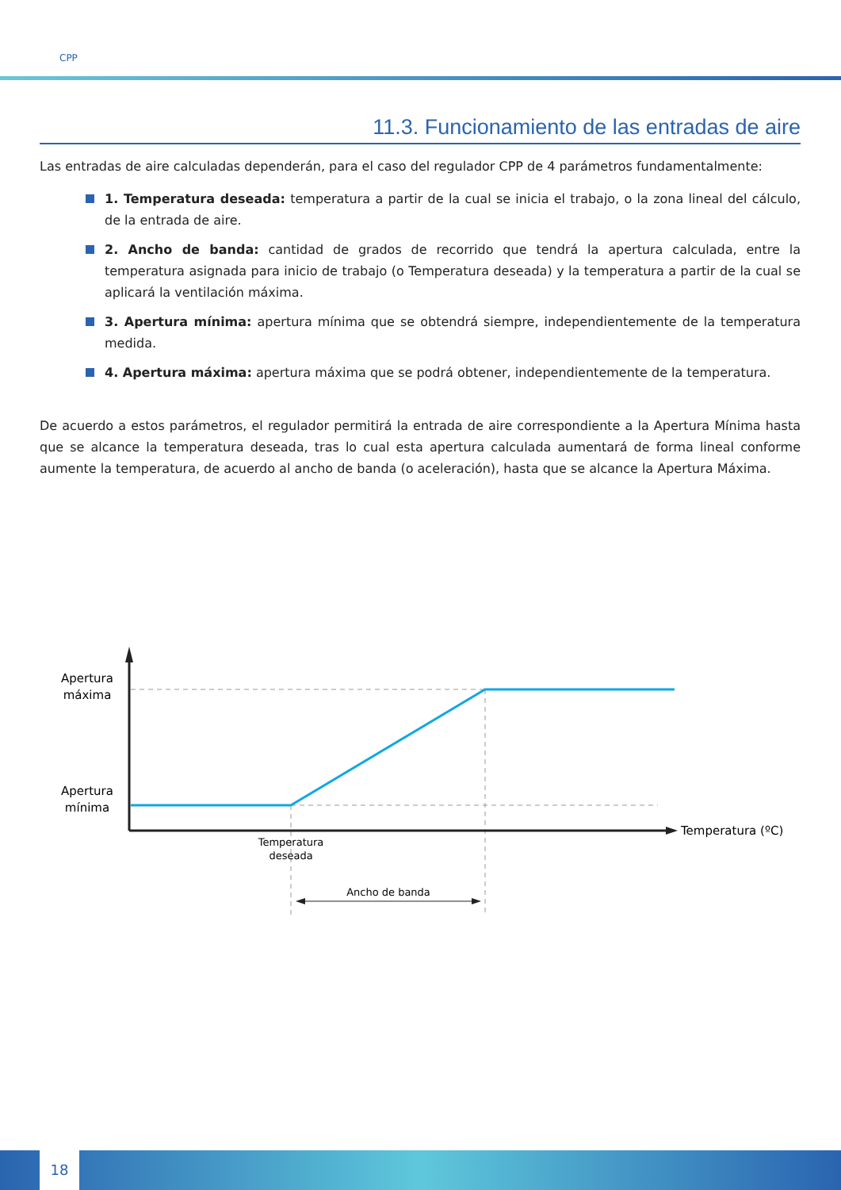CPP
11.3. Funcionamiento de las entradas de aire
Las entradas de aire calculadas dependerán, para el caso del regulador CPP de 4 parámetros fundamentalmente:
1. Temperatura deseada: temperatura a partir de la cual se inicia el trabajo, o la zona lineal del cálculo, de la entrada de aire.
2. Ancho de banda: cantidad de grados de recorrido que tendrá la apertura calculada, entre la temperatura asignada para inicio de trabajo (o Temperatura deseada) y la temperatura a partir de la cual se aplicará la ventilación máxima.
3. Apertura mínima: apertura mínima que se obtendrá siempre, independientemente de la temperatura medida.
4. Apertura máxima: apertura máxima que se podrá obtener, independientemente de la temperatura.
De acuerdo a estos parámetros, el regulador permitirá la entrada de aire correspondiente a la Apertura Mínima hasta que se alcance la temperatura deseada, tras lo cual esta apertura calculada aumentará de forma lineal conforme aumente la temperatura, de acuerdo al ancho de banda (o aceleración), hasta que se alcance la Apertura Máxima.
Apertura
máxima
Apertura
mínima
Temperatura (ºC)
Temperatura
deseada
Ancho de banda
18